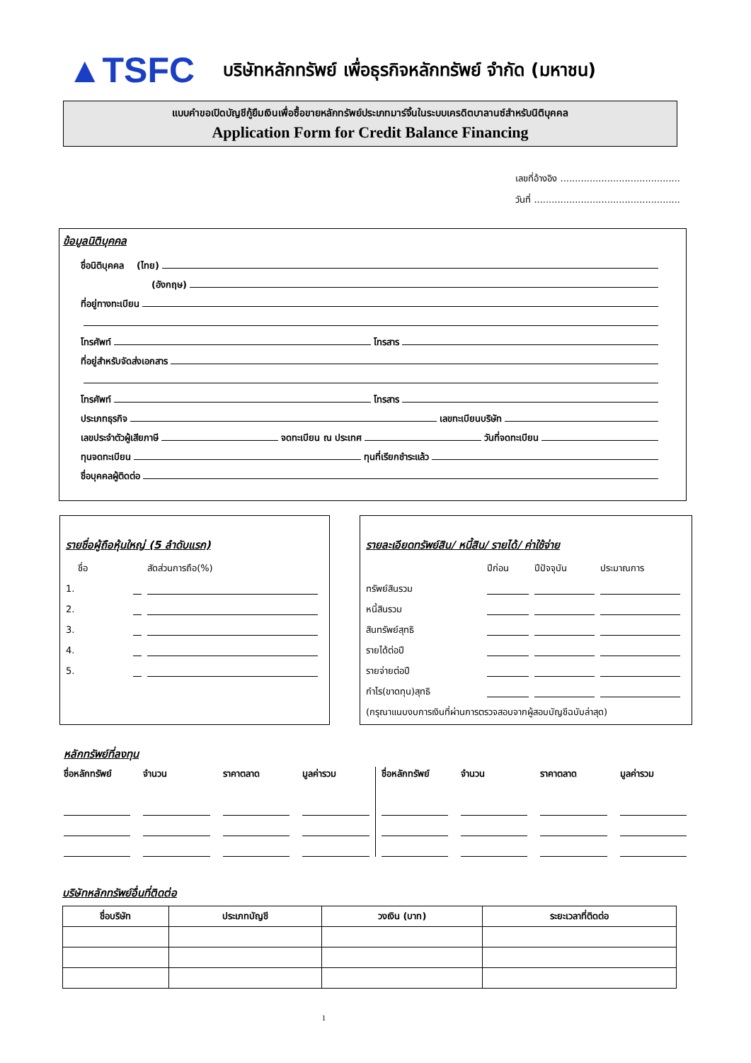▲TSFC
บริษัทหลักทรัพย์ เพื่อธุรกิจหลักทรัพย์ จำกัด (มหาชน)
แบบคำขอเปิดบัญชีกู้ยืมเงินเพื่อซื้อขายหลักทรัพย์ประเภทมาร์จิ้นในระบบเครดิตบาลานซ์สำหรับนิติบุคคล
Application Form for Credit Balance Financing
เลขที่อ้างอิง .........................................
วันที่ ..................................................
ข้อมูลนิติบุคคล
ชื่อนิติบุคคล (ไทย)
(อังกฤษ)
ที่อยู่ทางทะเบียน
โทรศัพท์ โทรสาร
ที่อยู่สำหรับจัดส่งเอกสาร
โทรศัพท์ โทรสาร
ประเภทธุรกิจ เลขทะเบียนบริษัท
เลขประจำตัวผู้เสียภาษี จดทะเบียน ณ ประเทศ วันที่จดทะเบียน
ทุนจดทะเบียน ทุนที่เรียกชำระแล้ว
ชื่อบุคคลผู้ติดต่อ
รายชื่อผู้ถือหุ้นใหญ่ (5 ลำดับแรก)
| ชื่อ | | สัดส่วนการถือ(%) |
| --- | --- | --- |
| 1. | | |
| 2. | | |
| 3. | | |
| 4. | | |
| 5. | | |
รายละเอียดทรัพย์สิน/ หนี้สิน/ รายได้/ ค่าใช้จ่าย
| | ปีก่อน | ปีปัจจุบัน | ประมาณการ |
| --- | --- | --- | --- |
| ทรัพย์สินรวม | | | |
| หนี้สินรวม | | | |
| สินทรัพย์สุทธิ | | | |
| รายได้ต่อปี | | | |
| รายจ่ายต่อปี | | | |
| กำไร(ขาดทุน)สุทธิ | | | |
| (กรุณาแนบงบการเงินที่ผ่านการตรวจสอบจากผู้สอบบัญชีฉบับล่าสุด) | | | |
หลักทรัพย์ที่ลงทุน
ชื่อหลักทรัพย์ จำนวน ราคาตลาด มูลค่ารวม
ชื่อหลักทรัพย์ จำนวน ราคาตลาด มูลค่ารวม
บริษัทหลักทรัพย์อื่นที่ติดต่อ
| ชื่อบริษัท | ประเภทบัญชี | วงเงิน (บาท) | ระยะเวลาที่ติดต่อ |
| --- | --- | --- | --- |
1